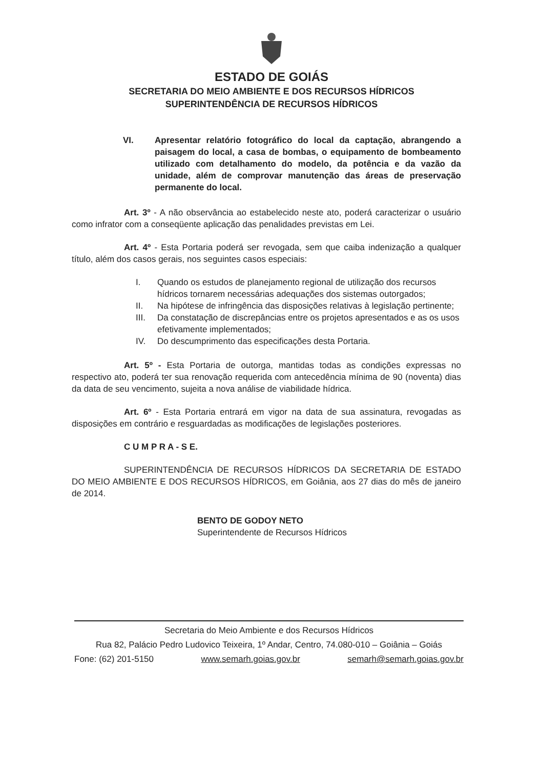ESTADO DE GOIÁS
SECRETARIA DO MEIO AMBIENTE E DOS RECURSOS HÍDRICOS
SUPERINTENDÊNCIA DE RECURSOS HÍDRICOS
VI. Apresentar relatório fotográfico do local da captação, abrangendo a paisagem do local, a casa de bombas, o equipamento de bombeamento utilizado com detalhamento do modelo, da potência e da vazão da unidade, além de comprovar manutenção das áreas de preservação permanente do local.
Art. 3º - A não observância ao estabelecido neste ato, poderá caracterizar o usuário como infrator com a conseqüente aplicação das penalidades previstas em Lei.
Art. 4º - Esta Portaria poderá ser revogada, sem que caiba indenização a qualquer título, além dos casos gerais, nos seguintes casos especiais:
I. Quando os estudos de planejamento regional de utilização dos recursos hídricos tornarem necessárias adequações dos sistemas outorgados;
II. Na hipótese de infringência das disposições relativas à legislação pertinente;
III. Da constatação de discrepâncias entre os projetos apresentados e as os usos efetivamente implementados;
IV. Do descumprimento das especificações desta Portaria.
Art. 5º - Esta Portaria de outorga, mantidas todas as condições expressas no respectivo ato, poderá ter sua renovação requerida com antecedência mínima de 90 (noventa) dias da data de seu vencimento, sujeita a nova análise de viabilidade hídrica.
Art. 6º - Esta Portaria entrará em vigor na data de sua assinatura, revogadas as disposições em contrário e resguardadas as modificações de legislações posteriores.
C U M P R A - S E.
SUPERINTENDÊNCIA DE RECURSOS HÍDRICOS DA SECRETARIA DE ESTADO DO MEIO AMBIENTE E DOS RECURSOS HÍDRICOS, em Goiânia, aos 27 dias do mês de janeiro de 2014.
BENTO DE GODOY NETO
Superintendente de Recursos Hídricos
Secretaria do Meio Ambiente e dos Recursos Hídricos
Rua 82, Palácio Pedro Ludovico Teixeira, 1º Andar, Centro, 74.080-010 – Goiânia – Goiás
Fone: (62) 201-5150 www.semarh.goias.gov.br semarh@semarh.goias.gov.br